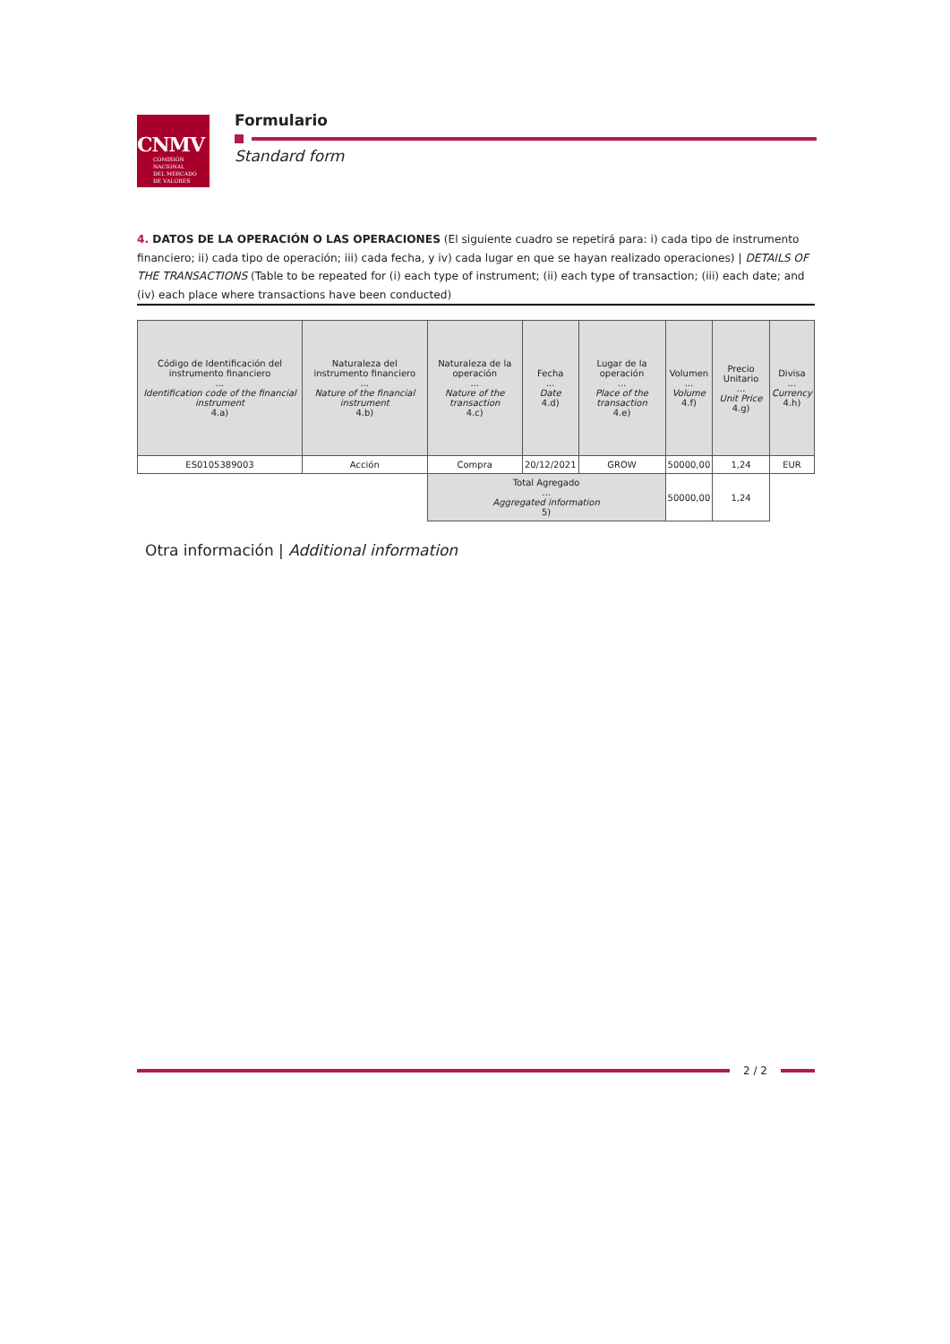CNMV
COMISIÓN
NACIONAL
DEL MERCADO
DE VALORES
Formulario
Standard form
4. DATOS DE LA OPERACIÓN O LAS OPERACIONES (El siguiente cuadro se repetirá para: i) cada tipo de instrumento financiero; ii) cada tipo de operación; iii) cada fecha, y iv) cada lugar en que se hayan realizado operaciones) | DETAILS OF THE TRANSACTIONS (Table to be repeated for (i) each type of instrument; (ii) each type of transaction; (iii) each date; and (iv) each place where transactions have been conducted)
| Código de Identificación del instrumento financiero ... Identification code of the financial instrument 4.a) | Naturaleza del instrumento financiero ... Nature of the financial instrument 4.b) | Naturaleza de la operación ... Nature of the transaction 4.c) | Fecha ... Date 4.d) | Lugar de la operación ... Place of the transaction 4.e) | Volumen ... Volume 4.f) | Precio Unitario ... Unit Price 4.g) | Divisa ... Currency 4.h) |
| --- | --- | --- | --- | --- | --- | --- | --- |
| ES0105389003 | Acción | Compra | 20/12/2021 | GROW | 50000,00 | 1,24 | EUR |
| | | Total Agregado ... Aggregated information 5) | | | 50000,00 | 1,24 | |
Otra información | Additional information
2 / 2